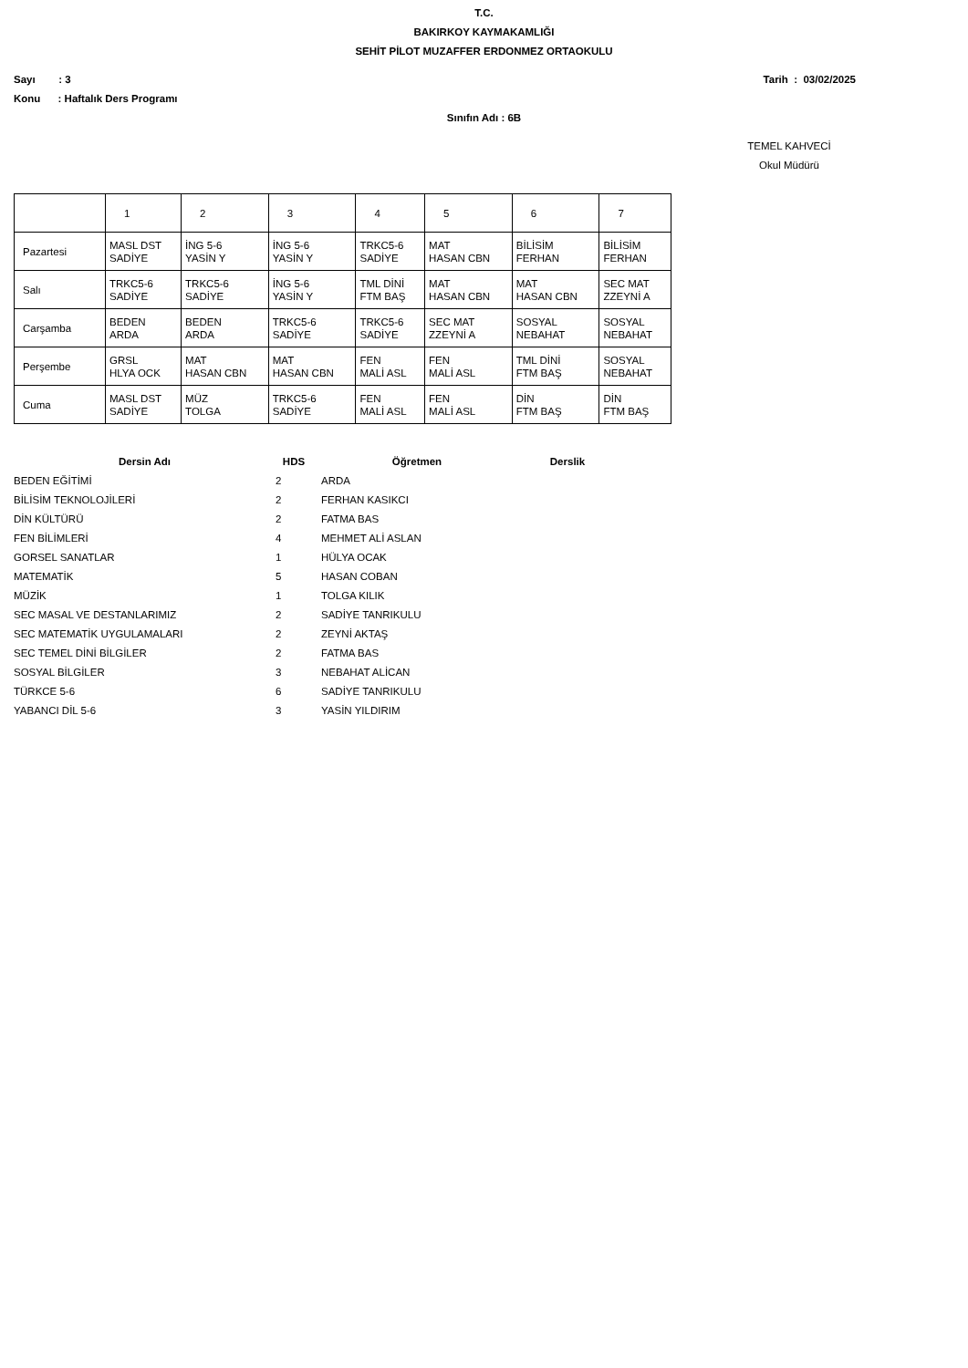T.C.
BAKIRKOY KAYMAKAMLIĞI
SEHİT PİLOT MUZAFFER ERDONMEZ ORTAOKULU
Sayı : 3 Tarih : 03/02/2025
Konu : Haftalık Ders Programı
Sınıfın Adı : 6B
TEMEL KAHVECİ
Okul Müdürü
| | 1 | 2 | 3 | 4 | 5 | 6 | 7 |
| Pazartesi | MASL DST SADİYE | İNG 5-6 YASİN Y | İNG 5-6 YASİN Y | TRKC5-6 SADİYE | MAT HASAN CBN | BİLİSİM FERHAN | BİLİSİM FERHAN |
| Salı | TRKC5-6 SADİYE | TRKC5-6 SADİYE | İNG 5-6 YASİN Y | TML DİNİ FTM BAŞ | MAT HASAN CBN | MAT HASAN CBN | SEC MAT ZZEYNİ A |
| Carşamba | BEDEN ARDA | BEDEN ARDA | TRKC5-6 SADİYE | TRKC5-6 SADİYE | SEC MAT ZZEYNİ A | SOSYAL NEBAHAT | SOSYAL NEBAHAT |
| Perşembe | GRSL HLYA OCK | MAT HASAN CBN | MAT HASAN CBN | FEN MALİ ASL | FEN MALİ ASL | TML DİNİ FTM BAŞ | SOSYAL NEBAHAT |
| Cuma | MASL DST SADİYE | MÜZ TOLGA | TRKC5-6 SADİYE | FEN MALİ ASL | FEN MALİ ASL | DİN FTM BAŞ | DİN FTM BAŞ |
| Dersin Adı | HDS | Öğretmen | Derslik |
| --- | --- | --- | --- |
| BEDEN EĞİTİMİ | 2 | ARDA | |
| BİLİSİM TEKNOLOJİLERİ | 2 | FERHAN KASIKCI | |
| DİN KÜLTÜRÜ | 2 | FATMA BAS | |
| FEN BİLİMLERİ | 4 | MEHMET ALİ ASLAN | |
| GORSEL SANATLAR | 1 | HÜLYA OCAK | |
| MATEMATİK | 5 | HASAN COBAN | |
| MÜZİK | 1 | TOLGA KILIK | |
| SEC MASAL VE DESTANLARIMIZ | 2 | SADİYE TANRIKULU | |
| SEC MATEMATİK UYGULAMALARI | 2 | ZEYNİ AKTAŞ | |
| SEC TEMEL DİNİ BİLGİLER | 2 | FATMA BAS | |
| SOSYAL BİLGİLER | 3 | NEBAHAT ALİCAN | |
| TÜRKCE 5-6 | 6 | SADİYE TANRIKULU | |
| YABANCI DİL 5-6 | 3 | YASİN YILDIRIM | |